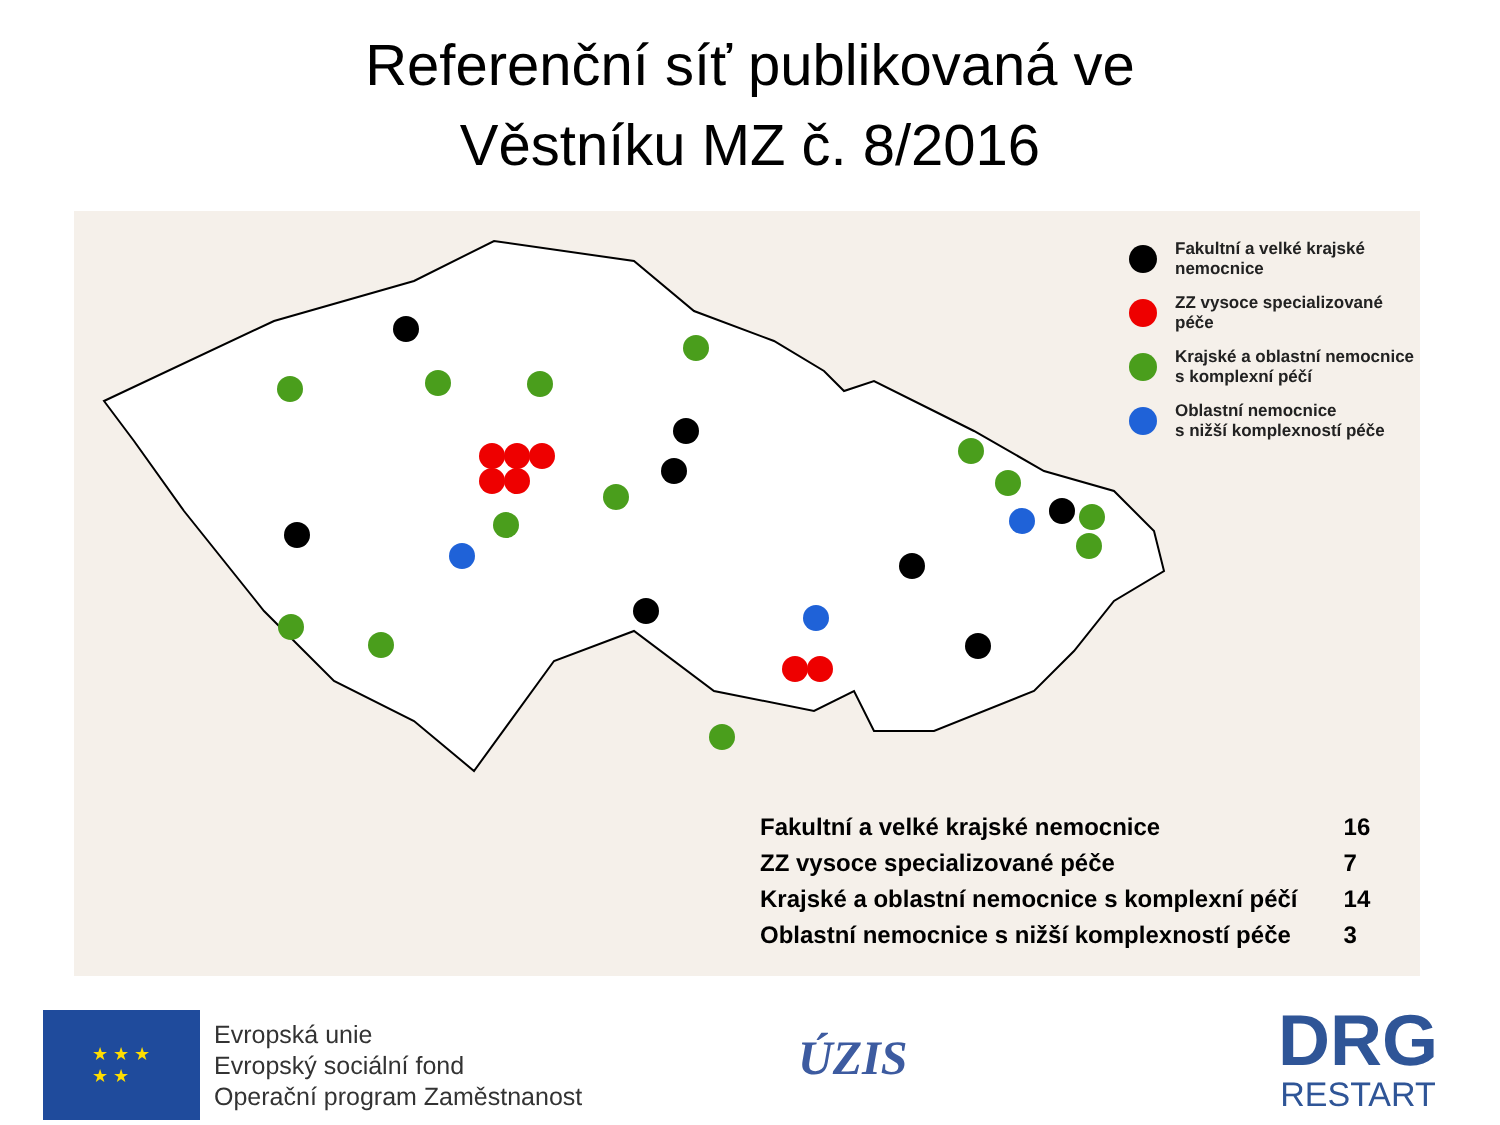Referenční síť publikovaná ve
Věstníku MZ č. 8/2016
Fakultní a velké krajské
nemocnice
ZZ vysoce specializované péče
Krajské a oblastní nemocnice
s komplexní péčí
Oblastní nemocnice
s nižší komplexností péče
| Fakultní a velké krajské nemocnice | 16 |
| ZZ vysoce specializované péče | 7 |
| Krajské a oblastní nemocnice s komplexní péčí | 14 |
| Oblastní nemocnice s nižší komplexností péče | 3 |
★ ★ ★
★ ★
Evropská unie
Evropský sociální fond
Operační program Zaměstnanost
ÚZIS
DRG
RESTART